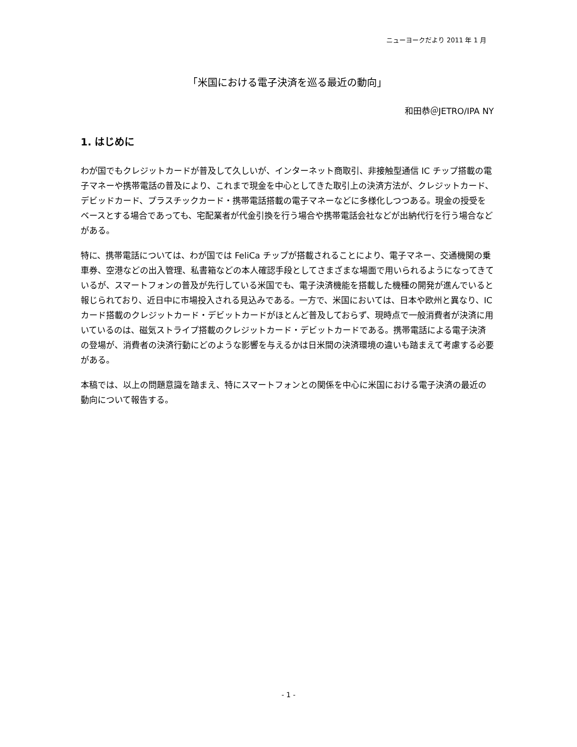ニューヨークだより 2011 年 1 月
「米国における電子決済を巡る最近の動向」
和田恭＠JETRO/IPA NY
1. はじめに
わが国でもクレジットカードが普及して久しいが、インターネット商取引、非接触型通信 IC チップ搭載の電子マネーや携帯電話の普及により、これまで現金を中心としてきた取引上の決済方法が、クレジットカード、デビッドカード、プラスチックカード・携帯電話搭載の電子マネーなどに多様化しつつある。現金の授受をベースとする場合であっても、宅配業者が代金引換を行う場合や携帯電話会社などが出納代行を行う場合などがある。
特に、携帯電話については、わが国では FeliCa チップが搭載されることにより、電子マネー、交通機関の乗車券、空港などの出入管理、私書箱などの本人確認手段としてさまざまな場面で用いられるようになってきているが、スマートフォンの普及が先行している米国でも、電子決済機能を搭載した機種の開発が進んでいると報じられており、近日中に市場投入される見込みである。一方で、米国においては、日本や欧州と異なり、IC カード搭載のクレジットカード・デビットカードがほとんど普及しておらず、現時点で一般消費者が決済に用いているのは、磁気ストライプ搭載のクレジットカード・デビットカードである。携帯電話による電子決済の登場が、消費者の決済行動にどのような影響を与えるかは日米間の決済環境の違いも踏まえて考慮する必要がある。
本稿では、以上の問題意識を踏まえ、特にスマートフォンとの関係を中心に米国における電子決済の最近の動向について報告する。
- 1 -